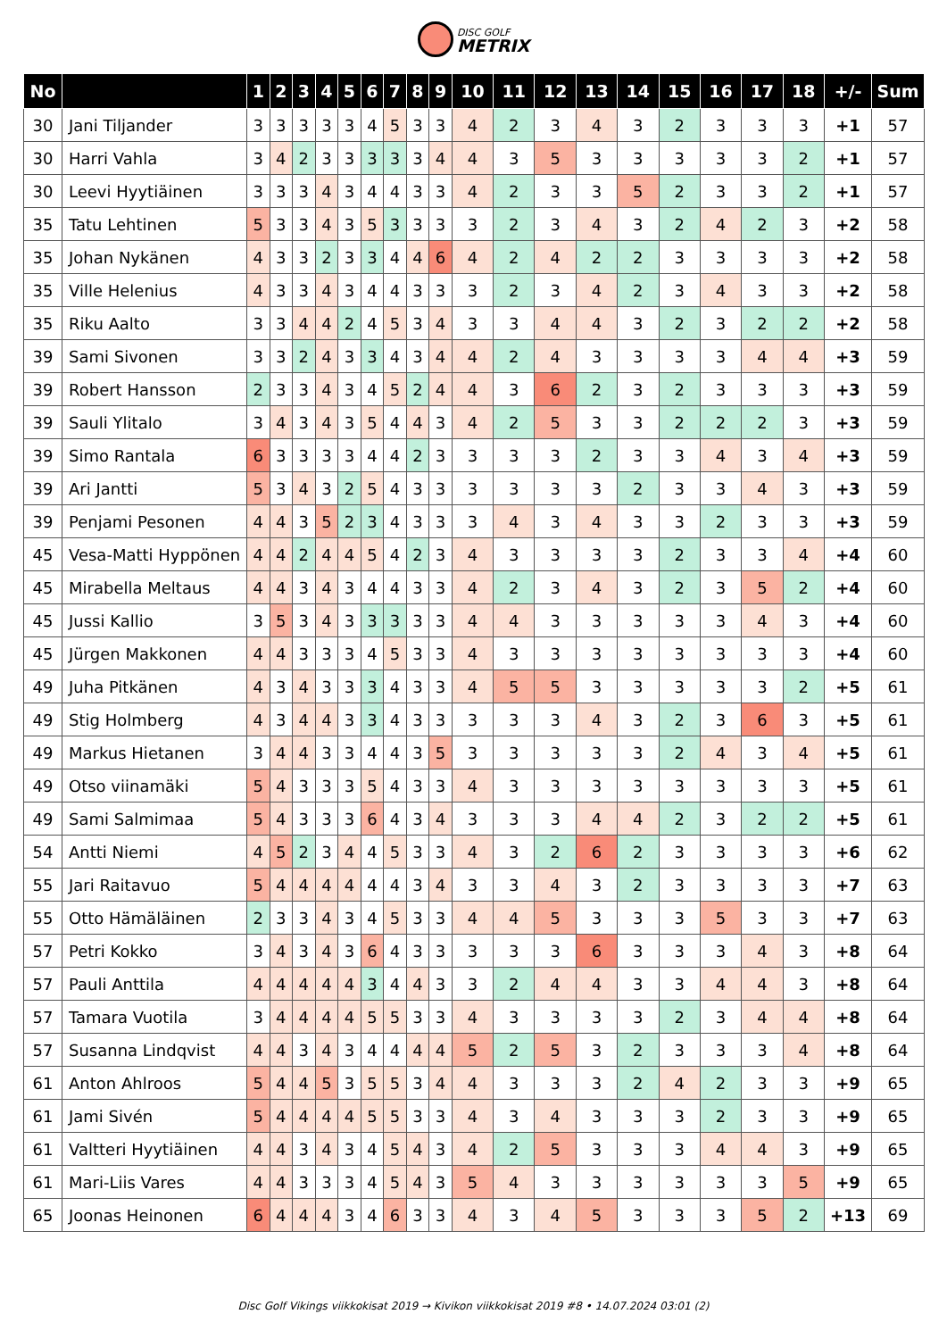DISC GOLF
METRIX
| No | | 1 | 2 | 3 | 4 | 5 | 6 | 7 | 8 | 9 | 10 | 11 | 12 | 13 | 14 | 15 | 16 | 17 | 18 | +/- | Sum |
| --- | --- | --- | --- | --- | --- | --- | --- | --- | --- | --- | --- | --- | --- | --- | --- | --- | --- | --- | --- | --- | --- |
| 30 | Jani Tiljander | 3 | 3 | 3 | 3 | 3 | 4 | 5 | 3 | 3 | 4 | 2 | 3 | 4 | 3 | 2 | 3 | 3 | 3 | +1 | 57 |
| 30 | Harri Vahla | 3 | 4 | 2 | 3 | 3 | 3 | 3 | 3 | 4 | 4 | 3 | 5 | 3 | 3 | 3 | 3 | 3 | 2 | +1 | 57 |
| 30 | Leevi Hyytiäinen | 3 | 3 | 3 | 4 | 3 | 4 | 4 | 3 | 3 | 4 | 2 | 3 | 3 | 5 | 2 | 3 | 3 | 2 | +1 | 57 |
| 35 | Tatu Lehtinen | 5 | 3 | 3 | 4 | 3 | 5 | 3 | 3 | 3 | 3 | 2 | 3 | 4 | 3 | 2 | 4 | 2 | 3 | +2 | 58 |
| 35 | Johan Nykänen | 4 | 3 | 3 | 2 | 3 | 3 | 4 | 4 | 6 | 4 | 2 | 4 | 2 | 2 | 3 | 3 | 3 | 3 | +2 | 58 |
| 35 | Ville Helenius | 4 | 3 | 3 | 4 | 3 | 4 | 4 | 3 | 3 | 3 | 2 | 3 | 4 | 2 | 3 | 4 | 3 | 3 | +2 | 58 |
| 35 | Riku Aalto | 3 | 3 | 4 | 4 | 2 | 4 | 5 | 3 | 4 | 3 | 3 | 4 | 4 | 3 | 2 | 3 | 2 | 2 | +2 | 58 |
| 39 | Sami Sivonen | 3 | 3 | 2 | 4 | 3 | 3 | 4 | 3 | 4 | 4 | 2 | 4 | 3 | 3 | 3 | 3 | 4 | 4 | +3 | 59 |
| 39 | Robert Hansson | 2 | 3 | 3 | 4 | 3 | 4 | 5 | 2 | 4 | 4 | 3 | 6 | 2 | 3 | 2 | 3 | 3 | 3 | +3 | 59 |
| 39 | Sauli Ylitalo | 3 | 4 | 3 | 4 | 3 | 5 | 4 | 4 | 3 | 4 | 2 | 5 | 3 | 3 | 2 | 2 | 2 | 3 | +3 | 59 |
| 39 | Simo Rantala | 6 | 3 | 3 | 3 | 3 | 4 | 4 | 2 | 3 | 3 | 3 | 3 | 2 | 3 | 3 | 4 | 3 | 4 | +3 | 59 |
| 39 | Ari Jantti | 5 | 3 | 4 | 3 | 2 | 5 | 4 | 3 | 3 | 3 | 3 | 3 | 3 | 2 | 3 | 3 | 4 | 3 | +3 | 59 |
| 39 | Penjami Pesonen | 4 | 4 | 3 | 5 | 2 | 3 | 4 | 3 | 3 | 3 | 4 | 3 | 4 | 3 | 3 | 2 | 3 | 3 | +3 | 59 |
| 45 | Vesa-Matti Hyppönen | 4 | 4 | 2 | 4 | 4 | 5 | 4 | 2 | 3 | 4 | 3 | 3 | 3 | 3 | 2 | 3 | 3 | 4 | +4 | 60 |
| 45 | Mirabella Meltaus | 4 | 4 | 3 | 4 | 3 | 4 | 4 | 3 | 3 | 4 | 2 | 3 | 4 | 3 | 2 | 3 | 5 | 2 | +4 | 60 |
| 45 | Jussi Kallio | 3 | 5 | 3 | 4 | 3 | 3 | 3 | 3 | 3 | 4 | 4 | 3 | 3 | 3 | 3 | 3 | 4 | 3 | +4 | 60 |
| 45 | Jürgen Makkonen | 4 | 4 | 3 | 3 | 3 | 4 | 5 | 3 | 3 | 4 | 3 | 3 | 3 | 3 | 3 | 3 | 3 | 3 | +4 | 60 |
| 49 | Juha Pitkänen | 4 | 3 | 4 | 3 | 3 | 3 | 4 | 3 | 3 | 4 | 5 | 5 | 3 | 3 | 3 | 3 | 3 | 2 | +5 | 61 |
| 49 | Stig Holmberg | 4 | 3 | 4 | 4 | 3 | 3 | 4 | 3 | 3 | 3 | 3 | 3 | 4 | 3 | 2 | 3 | 6 | 3 | +5 | 61 |
| 49 | Markus Hietanen | 3 | 4 | 4 | 3 | 3 | 4 | 4 | 3 | 5 | 3 | 3 | 3 | 3 | 3 | 2 | 4 | 3 | 4 | +5 | 61 |
| 49 | Otso viinamäki | 5 | 4 | 3 | 3 | 3 | 5 | 4 | 3 | 3 | 4 | 3 | 3 | 3 | 3 | 3 | 3 | 3 | 3 | +5 | 61 |
| 49 | Sami Salmimaa | 5 | 4 | 3 | 3 | 3 | 6 | 4 | 3 | 4 | 3 | 3 | 3 | 4 | 4 | 2 | 3 | 2 | 2 | +5 | 61 |
| 54 | Antti Niemi | 4 | 5 | 2 | 3 | 4 | 4 | 5 | 3 | 3 | 4 | 3 | 2 | 6 | 2 | 3 | 3 | 3 | 3 | +6 | 62 |
| 55 | Jari Raitavuo | 5 | 4 | 4 | 4 | 4 | 4 | 4 | 3 | 4 | 3 | 3 | 4 | 3 | 2 | 3 | 3 | 3 | 3 | +7 | 63 |
| 55 | Otto Hämäläinen | 2 | 3 | 3 | 4 | 3 | 4 | 5 | 3 | 3 | 4 | 4 | 5 | 3 | 3 | 3 | 5 | 3 | 3 | +7 | 63 |
| 57 | Petri Kokko | 3 | 4 | 3 | 4 | 3 | 6 | 4 | 3 | 3 | 3 | 3 | 3 | 6 | 3 | 3 | 3 | 4 | 3 | +8 | 64 |
| 57 | Pauli Anttila | 4 | 4 | 4 | 4 | 4 | 3 | 4 | 4 | 3 | 3 | 2 | 4 | 4 | 3 | 3 | 4 | 4 | 3 | +8 | 64 |
| 57 | Tamara Vuotila | 3 | 4 | 4 | 4 | 4 | 5 | 5 | 3 | 3 | 4 | 3 | 3 | 3 | 3 | 2 | 3 | 4 | 4 | +8 | 64 |
| 57 | Susanna Lindqvist | 4 | 4 | 3 | 4 | 3 | 4 | 4 | 4 | 4 | 5 | 2 | 5 | 3 | 2 | 3 | 3 | 3 | 4 | +8 | 64 |
| 61 | Anton Ahlroos | 5 | 4 | 4 | 5 | 3 | 5 | 5 | 3 | 4 | 4 | 3 | 3 | 3 | 2 | 4 | 2 | 3 | 3 | +9 | 65 |
| 61 | Jami Sivén | 5 | 4 | 4 | 4 | 4 | 5 | 5 | 3 | 3 | 4 | 3 | 4 | 3 | 3 | 3 | 2 | 3 | 3 | +9 | 65 |
| 61 | Valtteri Hyytiäinen | 4 | 4 | 3 | 4 | 3 | 4 | 5 | 4 | 3 | 4 | 2 | 5 | 3 | 3 | 3 | 4 | 4 | 3 | +9 | 65 |
| 61 | Mari-Liis Vares | 4 | 4 | 3 | 3 | 3 | 4 | 5 | 4 | 3 | 5 | 4 | 3 | 3 | 3 | 3 | 3 | 3 | 5 | +9 | 65 |
| 65 | Joonas Heinonen | 6 | 4 | 4 | 4 | 3 | 4 | 6 | 3 | 3 | 4 | 3 | 4 | 5 | 3 | 3 | 3 | 5 | 2 | +13 | 69 |
Disc Golf Vikings viikkokisat 2019 → Kivikon viikkokisat 2019 #8 • 14.07.2024 03:01 (2)